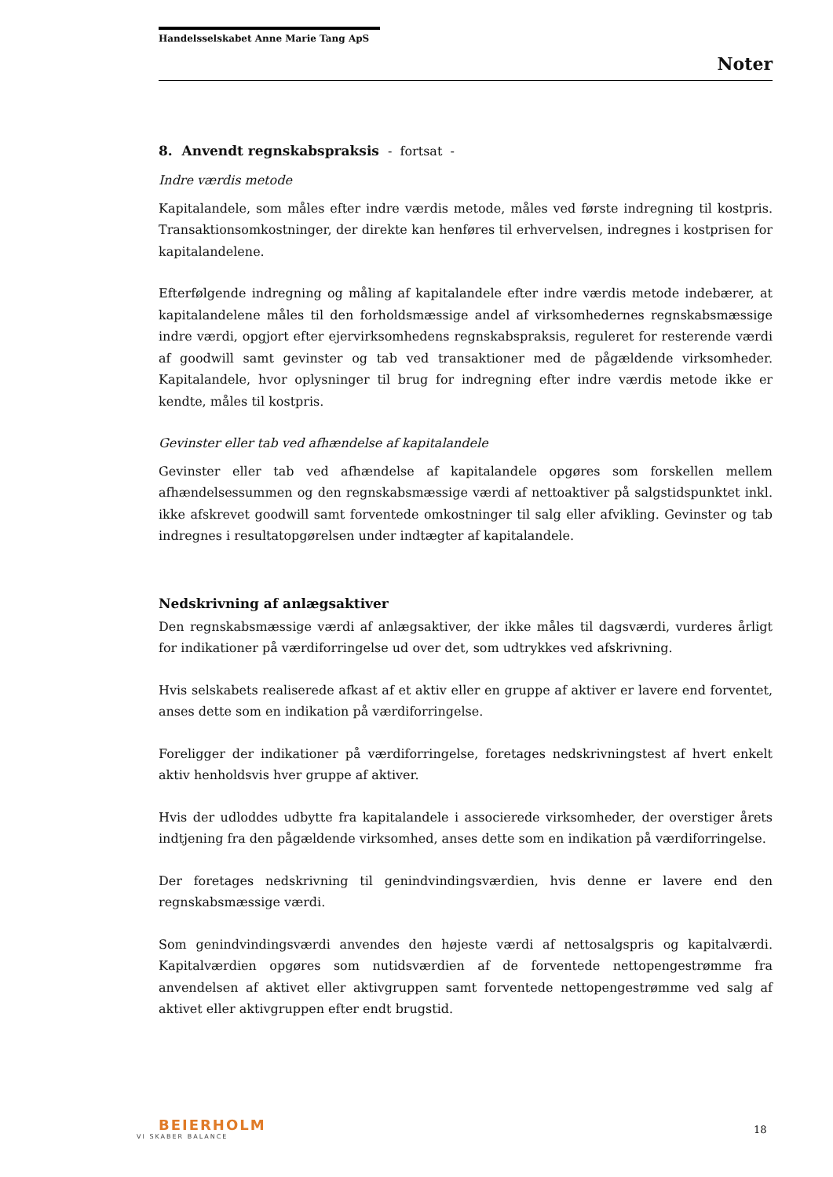Handelsselskabet Anne Marie Tang ApS
Noter
8. Anvendt regnskabspraksis - fortsat -
Indre værdis metode
Kapitalandele, som måles efter indre værdis metode, måles ved første indregning til kostpris. Transaktionsomkostninger, der direkte kan henføres til erhvervelsen, indregnes i kostprisen for kapitalandelene.
Efterfølgende indregning og måling af kapitalandele efter indre værdis metode indebærer, at kapitalandelene måles til den forholdsmæssige andel af virksomhedernes regnskabsmæssige indre værdi, opgjort efter ejervirksomhedens regnskabspraksis, reguleret for resterende værdi af goodwill samt gevinster og tab ved transaktioner med de pågældende virksomheder. Kapitalandele, hvor oplysninger til brug for indregning efter indre værdis metode ikke er kendte, måles til kostpris.
Gevinster eller tab ved afhændelse af kapitalandele
Gevinster eller tab ved afhændelse af kapitalandele opgøres som forskellen mellem afhændelsessummen og den regnskabsmæssige værdi af nettoaktiver på salgstidspunktet inkl. ikke afskrevet goodwill samt forventede omkostninger til salg eller afvikling. Gevinster og tab indregnes i resultatopgørelsen under indtægter af kapitalandele.
Nedskrivning af anlægsaktiver
Den regnskabsmæssige værdi af anlægsaktiver, der ikke måles til dagsværdi, vurderes årligt for indikationer på værdiforringelse ud over det, som udtrykkes ved afskrivning.
Hvis selskabets realiserede afkast af et aktiv eller en gruppe af aktiver er lavere end forventet, anses dette som en indikation på værdiforringelse.
Foreligger der indikationer på værdiforringelse, foretages nedskrivningstest af hvert enkelt aktiv henholdsvis hver gruppe af aktiver.
Hvis der udloddes udbytte fra kapitalandele i associerede virksomheder, der overstiger årets indtjening fra den pågældende virksomhed, anses dette som en indikation på værdiforringelse.
Der foretages nedskrivning til genindvindingsværdien, hvis denne er lavere end den regnskabsmæssige værdi.
Som genindvindingsværdi anvendes den højeste værdi af nettosalgspris og kapitalværdi. Kapitalværdien opgøres som nutidsværdien af de forventede nettopengestrømme fra anvendelsen af aktivet eller aktivgruppen samt forventede nettopengestrømme ved salg af aktivet eller aktivgruppen efter endt brugstid.
BEIERHOLM
VI SKABER BALANCE
18